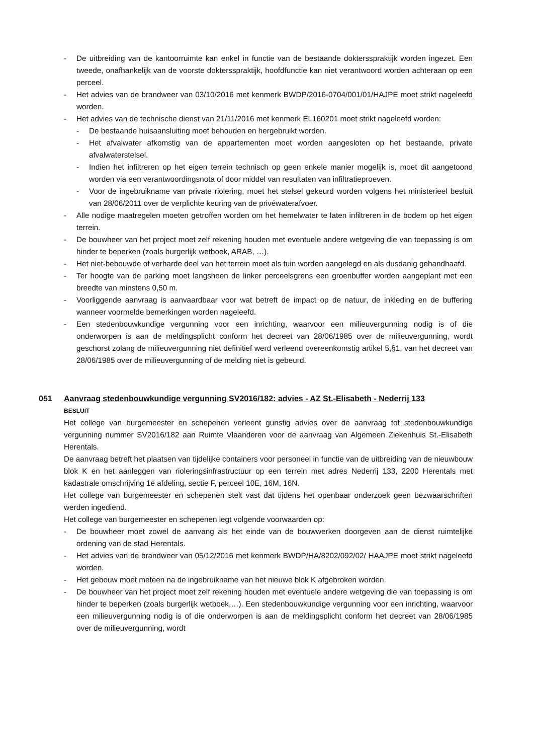- De uitbreiding van de kantoorruimte kan enkel in functie van de bestaande doktersspraktijk worden ingezet. Een tweede, onafhankelijk van de voorste doktersspraktijk, hoofdfunctie kan niet verantwoord worden achteraan op een perceel.
- Het advies van de brandweer van 03/10/2016 met kenmerk BWDP/2016-0704/001/01/HAJPE moet strikt nageleefd worden.
- Het advies van de technische dienst van 21/11/2016 met kenmerk EL160201 moet strikt nageleefd worden:
- De bestaande huisaansluiting moet behouden en hergebruikt worden.
- Het afvalwater afkomstig van de appartementen moet worden aangesloten op het bestaande, private afvalwaterstelsel.
- Indien het infiltreren op het eigen terrein technisch op geen enkele manier mogelijk is, moet dit aangetoond worden via een verantwoordingsnota of door middel van resultaten van infiltratieproeven.
- Voor de ingebruikname van private riolering, moet het stelsel gekeurd worden volgens het ministerieel besluit van 28/06/2011 over de verplichte keuring van de privéwaterafvoer.
- Alle nodige maatregelen moeten getroffen worden om het hemelwater te laten infiltreren in de bodem op het eigen terrein.
- De bouwheer van het project moet zelf rekening houden met eventuele andere wetgeving die van toepassing is om hinder te beperken (zoals burgerlijk wetboek, ARAB, …).
- Het niet-bebouwde of verharde deel van het terrein moet als tuin worden aangelegd en als dusdanig gehandhaafd.
- Ter hoogte van de parking moet langsheen de linker perceelsgrens een groenbuffer worden aangeplant met een breedte van minstens 0,50 m.
- Voorliggende aanvraag is aanvaardbaar voor wat betreft de impact op de natuur, de inkleding en de buffering wanneer voormelde bemerkingen worden nageleefd.
- Een stedenbouwkundige vergunning voor een inrichting, waarvoor een milieuvergunning nodig is of die onderworpen is aan de meldingsplicht conform het decreet van 28/06/1985 over de milieuvergunning, wordt geschorst zolang de milieuvergunning niet definitief werd verleend overeenkomstig artikel 5,§1, van het decreet van 28/06/1985 over de milieuvergunning of de melding niet is gebeurd.
051 Aanvraag stedenbouwkundige vergunning SV2016/182: advies - AZ St.-Elisabeth - Nederrij 133
BESLUIT
Het college van burgemeester en schepenen verleent gunstig advies over de aanvraag tot stedenbouwkundige vergunning nummer SV2016/182 aan Ruimte Vlaanderen voor de aanvraag van Algemeen Ziekenhuis St.-Elisabeth Herentals.
De aanvraag betreft het plaatsen van tijdelijke containers voor personeel in functie van de uitbreiding van de nieuwbouw blok K en het aanleggen van rioleringsinfrastructuur op een terrein met adres Nederrij 133, 2200 Herentals met kadastrale omschrijving 1e afdeling, sectie F, perceel 10E, 16M, 16N.
Het college van burgemeester en schepenen stelt vast dat tijdens het openbaar onderzoek geen bezwaarschriften werden ingediend.
Het college van burgemeester en schepenen legt volgende voorwaarden op:
- De bouwheer moet zowel de aanvang als het einde van de bouwwerken doorgeven aan de dienst ruimtelijke ordening van de stad Herentals.
- Het advies van de brandweer van 05/12/2016 met kenmerk BWDP/HA/8202/092/02/ HAAJPE moet strikt nageleefd worden.
- Het gebouw moet meteen na de ingebruikname van het nieuwe blok K afgebroken worden.
- De bouwheer van het project moet zelf rekening houden met eventuele andere wetgeving die van toepassing is om hinder te beperken (zoals burgerlijk wetboek,…). Een stedenbouwkundige vergunning voor een inrichting, waarvoor een milieuvergunning nodig is of die onderworpen is aan de meldingsplicht conform het decreet van 28/06/1985 over de milieuvergunning, wordt